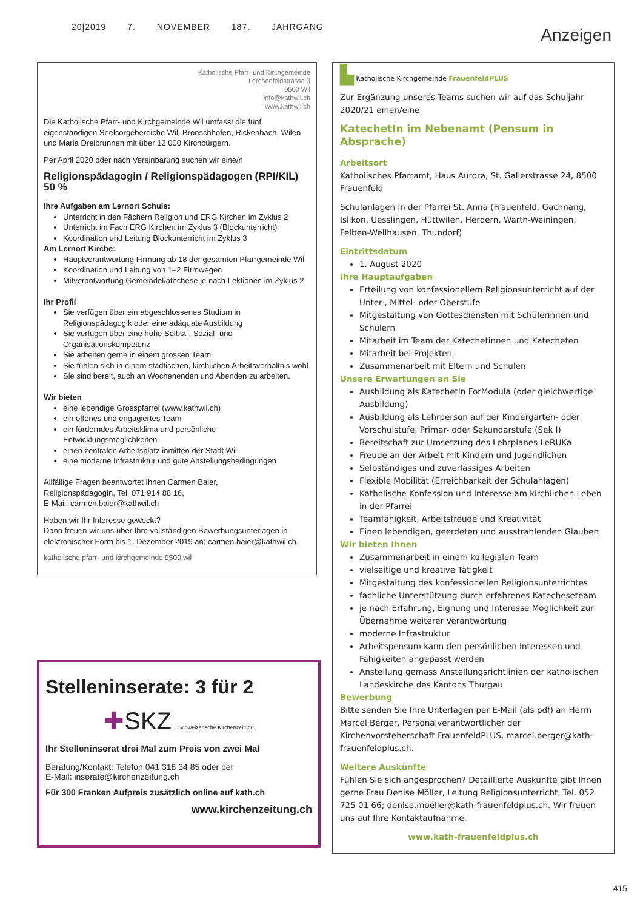20|2019 7. NOVEMBER 187. JAHRGANG
Anzeigen
Katholische Pfarr- und Kirchgemeinde
Lerchenfeldstrasse 3
9500 Wil
info@kathwil.ch
www.kathwil.ch
Die Katholische Pfarr- und Kirchgemeinde Wil umfasst die fünf eigenständigen Seelsorgebereiche Wil, Bronschhofen, Rickenbach, Wilen und Maria Dreibrunnen mit über 12 000 Kirchbürgern.
Per April 2020 oder nach Vereinbarung suchen wir eine/n
Religionspädagogin / Religionspädagogen (RPI/KIL) 50 %
Ihre Aufgaben am Lernort Schule:
Unterricht in den Fächern Religion und ERG Kirchen im Zyklus 2
Unterricht im Fach ERG Kirchen im Zyklus 3 (Blockunterricht)
Koordination und Leitung Blockunterricht im Zyklus 3
Am Lernort Kirche:
Hauptverantwortung Firmung ab 18 der gesamten Pfarrgemeinde Wil
Koordination und Leitung von 1–2 Firmwegen
Mitverantwortung Gemeindekatechese je nach Lektionen im Zyklus 2
Ihr Profil
Sie verfügen über ein abgeschlossenes Studium in Religionspädagogik oder eine adäquate Ausbildung
Sie verfügen über eine hohe Selbst-, Sozial- und Organisationskompetenz
Sie arbeiten gerne in einem grossen Team
Sie fühlen sich in einem städtischen, kirchlichen Arbeitsverhältnis wohl
Sie sind bereit, auch an Wochenenden und Abenden zu arbeiten.
Wir bieten
eine lebendige Grosspfarrei (www.kathwil.ch)
ein offenes und engagiertes Team
ein förderndes Arbeitsklima und persönliche Entwicklungsmöglichkeiten
einen zentralen Arbeitsplatz inmitten der Stadt Wil
eine moderne Infrastruktur und gute Anstellungsbedingungen
Allfällige Fragen beantwortet Ihnen Carmen Baier,
Religionspädagogin, Tel. 071 914 88 16,
E-Mail: carmen.baier@kathwil.ch
Haben wir Ihr Interesse geweckt?
Dann freuen wir uns über Ihre vollständigen Bewerbungsunterlagen in elektronischer Form bis 1. Dezember 2019 an: carmen.baier@kathwil.ch.
katholische pfarr- und kirchgemeinde 9500 wil
Stelleninserate: 3 für 2
✚SKZ Schweizerische Kirchenzeitung
Ihr Stelleninserat drei Mal zum Preis von zwei Mal
Beratung/Kontakt: Telefon 041 318 34 85 oder per
E-Mail: inserate@kirchenzeitung.ch
Für 300 Franken Aufpreis zusätzlich online auf kath.ch
www.kirchenzeitung.ch
▙ Katholische Kirchgemeinde FrauenfeldPLUS
Zur Ergänzung unseres Teams suchen wir auf das Schuljahr 2020/21 einen/eine
KatechetIn im Nebenamt (Pensum in Absprache)
Arbeitsort
Katholisches Pfarramt, Haus Aurora, St. Gallerstrasse 24, 8500 Frauenfeld
Schulanlagen in der Pfarrei St. Anna (Frauenfeld, Gachnang, Islikon, Uesslingen, Hüttwilen, Herdern, Warth-Weiningen, Felben-Wellhausen, Thundorf)
Eintrittsdatum
1. August 2020
Ihre Hauptaufgaben
Erteilung von konfessionellem Religionsunterricht auf der Unter-, Mittel- oder Oberstufe
Mitgestaltung von Gottesdiensten mit Schülerinnen und Schülern
Mitarbeit im Team der Katechetinnen und Katecheten
Mitarbeit bei Projekten
Zusammenarbeit mit Eltern und Schulen
Unsere Erwartungen an Sie
Ausbildung als KatechetIn ForModula (oder gleichwertige Ausbildung)
Ausbildung als Lehrperson auf der Kindergarten- oder Vorschulstufe, Primar- oder Sekundarstufe (Sek I)
Bereitschaft zur Umsetzung des Lehrplanes LeRUKa
Freude an der Arbeit mit Kindern und Jugendlichen
Selbständiges und zuverlässiges Arbeiten
Flexible Mobilität (Erreichbarkeit der Schulanlagen)
Katholische Konfession und Interesse am kirchlichen Leben in der Pfarrei
Teamfähigkeit, Arbeitsfreude und Kreativität
Einen lebendigen, geerdeten und ausstrahlenden Glauben
Wir bieten Ihnen
Zusammenarbeit in einem kollegialen Team
vielseitige und kreative Tätigkeit
Mitgestaltung des konfessionellen Religionsunterrichtes
fachliche Unterstützung durch erfahrenes Katecheseteam
je nach Erfahrung, Eignung und Interesse Möglichkeit zur Übernahme weiterer Verantwortung
moderne Infrastruktur
Arbeitspensum kann den persönlichen Interessen und Fähigkeiten angepasst werden
Anstellung gemäss Anstellungsrichtlinien der katholischen Landeskirche des Kantons Thurgau
Bewerbung
Bitte senden Sie Ihre Unterlagen per E-Mail (als pdf) an Herrn Marcel Berger, Personalverantwortlicher der Kirchenvorsteherschaft FrauenfeldPLUS, marcel.berger@kath-frauenfeldplus.ch.
Weitere Auskünfte
Fühlen Sie sich angesprochen? Detaillierte Auskünfte gibt Ihnen gerne Frau Denise Möller, Leitung Religionsunterricht, Tel. 052 725 01 66; denise.moeller@kath-frauenfeldplus.ch. Wir freuen uns auf Ihre Kontaktaufnahme.
www.kath-frauenfeldplus.ch
415